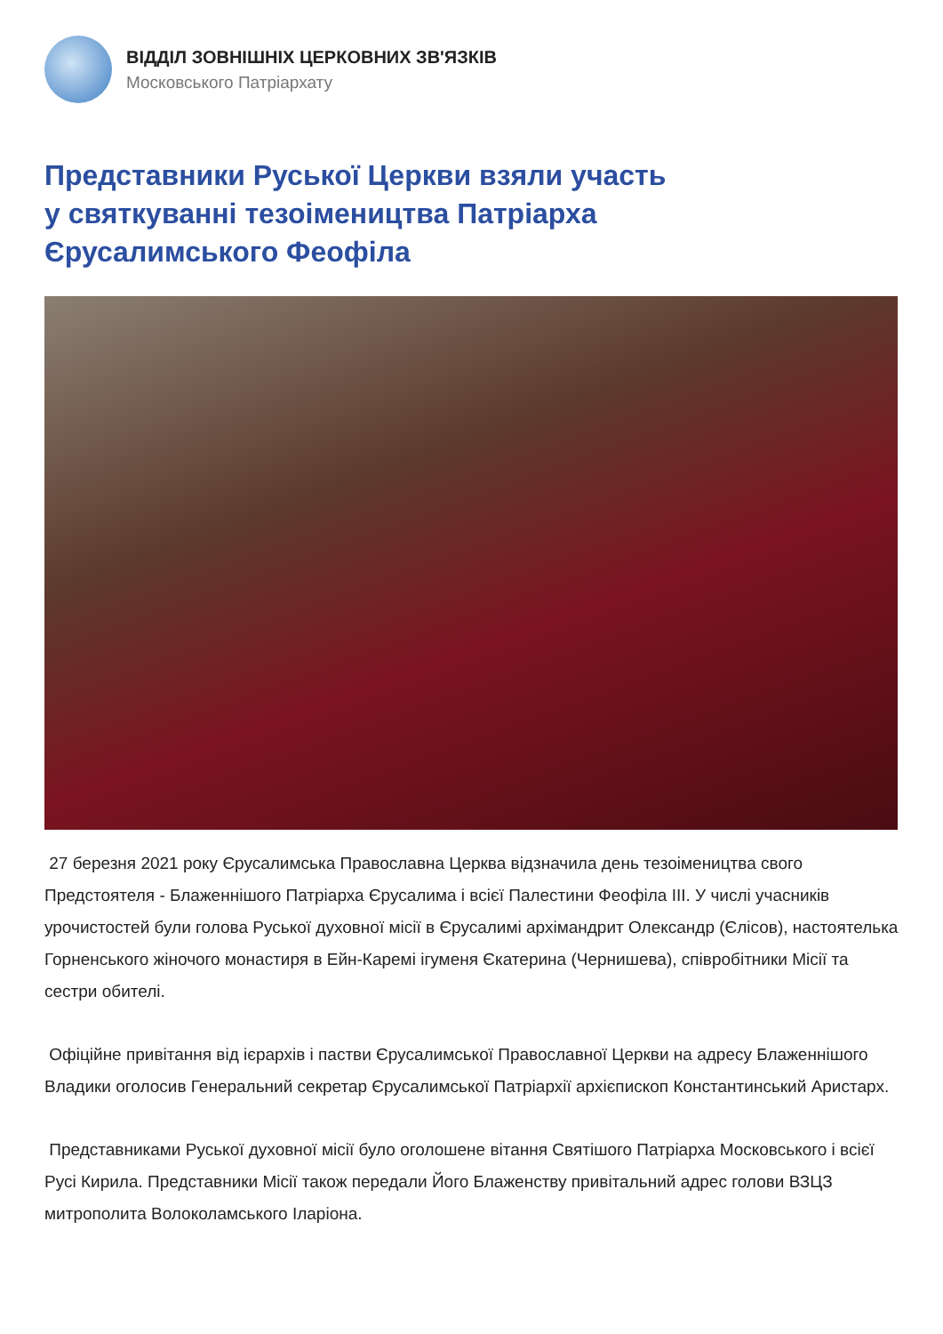ВІДДІЛ ЗОВНІШНІХ ЦЕРКОВНИХ ЗВ'ЯЗКІВ
Московського Патріархату
Представники Руської Церкви взяли участь
у святкуванні тезоімеництва Патріарха
Єрусалимського Феофіла
27 березня 2021 року Єрусалимська Православна Церква відзначила день тезоімеництва свого Предстоятеля - Блаженнішого Патріарха Єрусалима і всієї Палестини Феофіла III. У числі учасників урочистостей були голова Руської духовної місії в Єрусалимі архімандрит Олександр (Єлісов), настоятелька Горненського жіночого монастиря в Ейн-Каремі ігуменя Єкатерина (Чернишева), співробітники Місії та сестри обителі.
Офіційне привітання від ієрархів і пастви Єрусалимської Православної Церкви на адресу Блаженнішого Владики оголосив Генеральний секретар Єрусалимської Патріархії архієпископ Константинський Аристарх.
Представниками Руської духовної місії було оголошене вітання Святішого Патріарха Московського і всієї Русі Кирила. Представники Місії також передали Його Блаженству привітальний адрес голови ВЗЦЗ митрополита Волоколамського Іларіона.